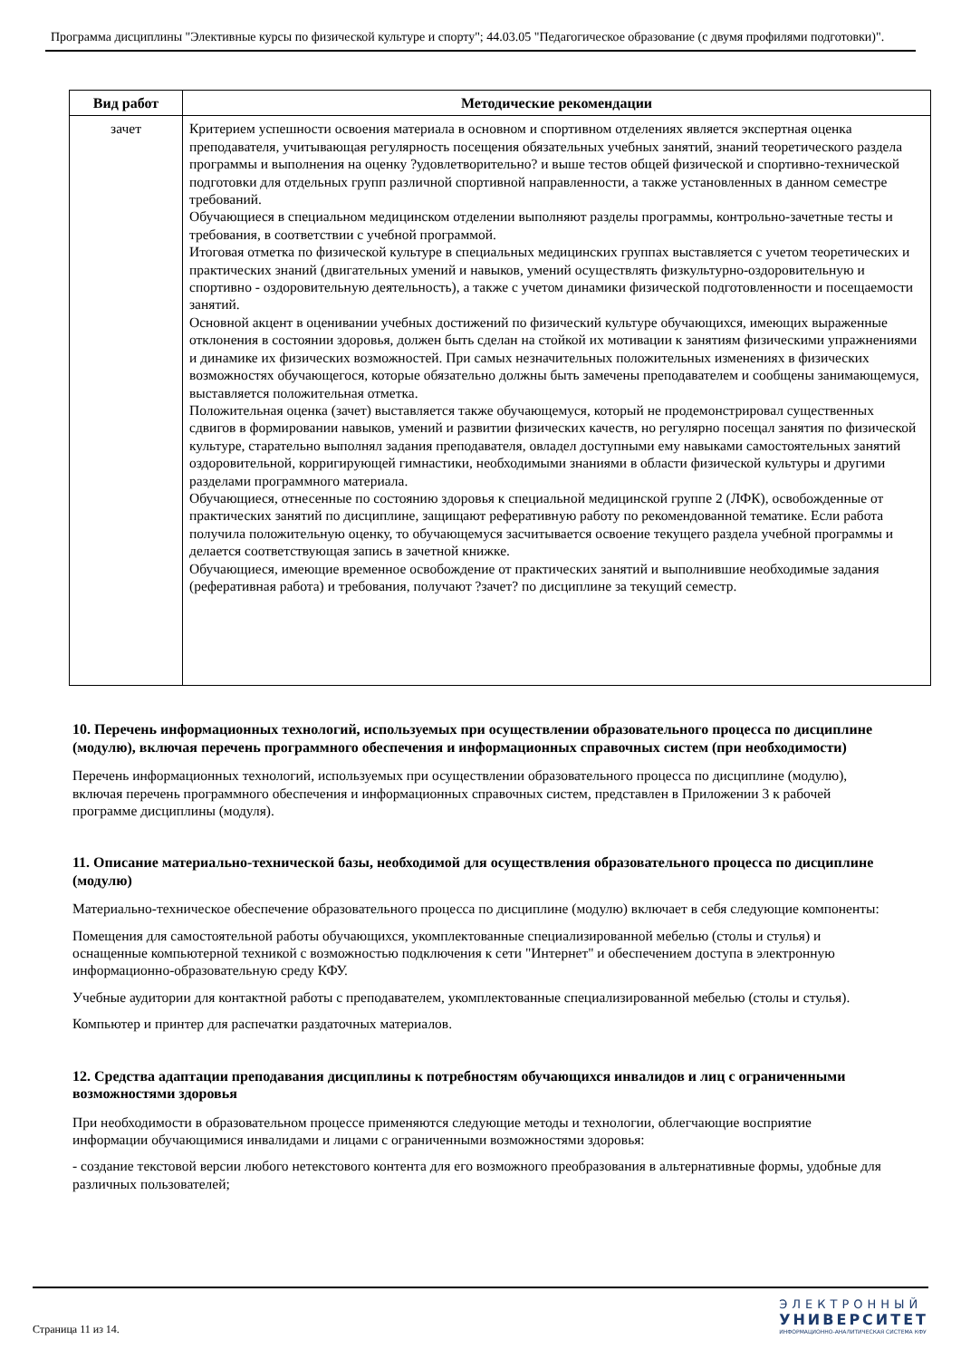Программа дисциплины "Элективные курсы по физической культуре и спорту"; 44.03.05 "Педагогическое образование (с двумя профилями подготовки)".
| Вид работ | Методические рекомендации |
| --- | --- |
| зачет | Критерием успешности освоения материала в основном и спортивном отделениях является экспертная оценка преподавателя, учитывающая регулярность посещения обязательных учебных занятий, знаний теоретического раздела программы и выполнения на оценку ?удовлетворительно? и выше тестов общей физической и спортивно-технической подготовки для отдельных групп различной спортивной направленности, а также установленных в данном семестре требований. Обучающиеся в специальном медицинском отделении выполняют разделы программы, контрольно-зачетные тесты и требования, в соответствии с учебной программой. Итоговая отметка по физической культуре в специальных медицинских группах выставляется с учетом теоретических и практических знаний (двигательных умений и навыков, умений осуществлять физкультурно-оздоровительную и спортивно - оздоровительную деятельность), а также с учетом динамики физической подготовленности и посещаемости занятий. Основной акцент в оценивании учебных достижений по физический культуре обучающихся, имеющих выраженные отклонения в состоянии здоровья, должен быть сделан на стойкой их мотивации к занятиям физическими упражнениями и динамике их физических возможностей. При самых незначительных положительных изменениях в физических возможностях обучающегося, которые обязательно должны быть замечены преподавателем и сообщены занимающемуся, выставляется положительная отметка. Положительная оценка (зачет) выставляется также обучающемуся, который не продемонстрировал существенных сдвигов в формировании навыков, умений и развитии физических качеств, но регулярно посещал занятия по физической культуре, старательно выполнял задания преподавателя, овладел доступными ему навыками самостоятельных занятий оздоровительной, корригирующей гимнастики, необходимыми знаниями в области физической культуры и другими разделами программного материала. Обучающиеся, отнесенные по состоянию здоровья к специальной медицинской группе 2 (ЛФК), освобожденные от практических занятий по дисциплине, защищают реферативную работу по рекомендованной тематике. Если работа получила положительную оценку, то обучающемуся засчитывается освоение текущего раздела учебной программы и делается соответствующая запись в зачетной книжке. Обучающиеся, имеющие временное освобождение от практических занятий и выполнившие необходимые задания (реферативная работа) и требования, получают ?зачет? по дисциплине за текущий семестр. |
10. Перечень информационных технологий, используемых при осуществлении образовательного процесса по дисциплине (модулю), включая перечень программного обеспечения и информационных справочных систем (при необходимости)
Перечень информационных технологий, используемых при осуществлении образовательного процесса по дисциплине (модулю), включая перечень программного обеспечения и информационных справочных систем, представлен в Приложении 3 к рабочей программе дисциплины (модуля).
11. Описание материально-технической базы, необходимой для осуществления образовательного процесса по дисциплине (модулю)
Материально-техническое обеспечение образовательного процесса по дисциплине (модулю) включает в себя следующие компоненты:
Помещения для самостоятельной работы обучающихся, укомплектованные специализированной мебелью (столы и стулья) и оснащенные компьютерной техникой с возможностью подключения к сети "Интернет" и обеспечением доступа в электронную информационно-образовательную среду КФУ.
Учебные аудитории для контактной работы с преподавателем, укомплектованные специализированной мебелью (столы и стулья).
Компьютер и принтер для распечатки раздаточных материалов.
12. Средства адаптации преподавания дисциплины к потребностям обучающихся инвалидов и лиц с ограниченными возможностями здоровья
При необходимости в образовательном процессе применяются следующие методы и технологии, облегчающие восприятие информации обучающимися инвалидами и лицами с ограниченными возможностями здоровья:
- создание текстовой версии любого нетекстового контента для его возможного преобразования в альтернативные формы, удобные для различных пользователей;
Страница 11 из 14.
ЭЛЕКТРОННЫЙ
УНИВЕРСИТЕТ
ИНФОРМАЦИОННО-АНАЛИТИЧЕСКАЯ СИСТЕМА КФУ